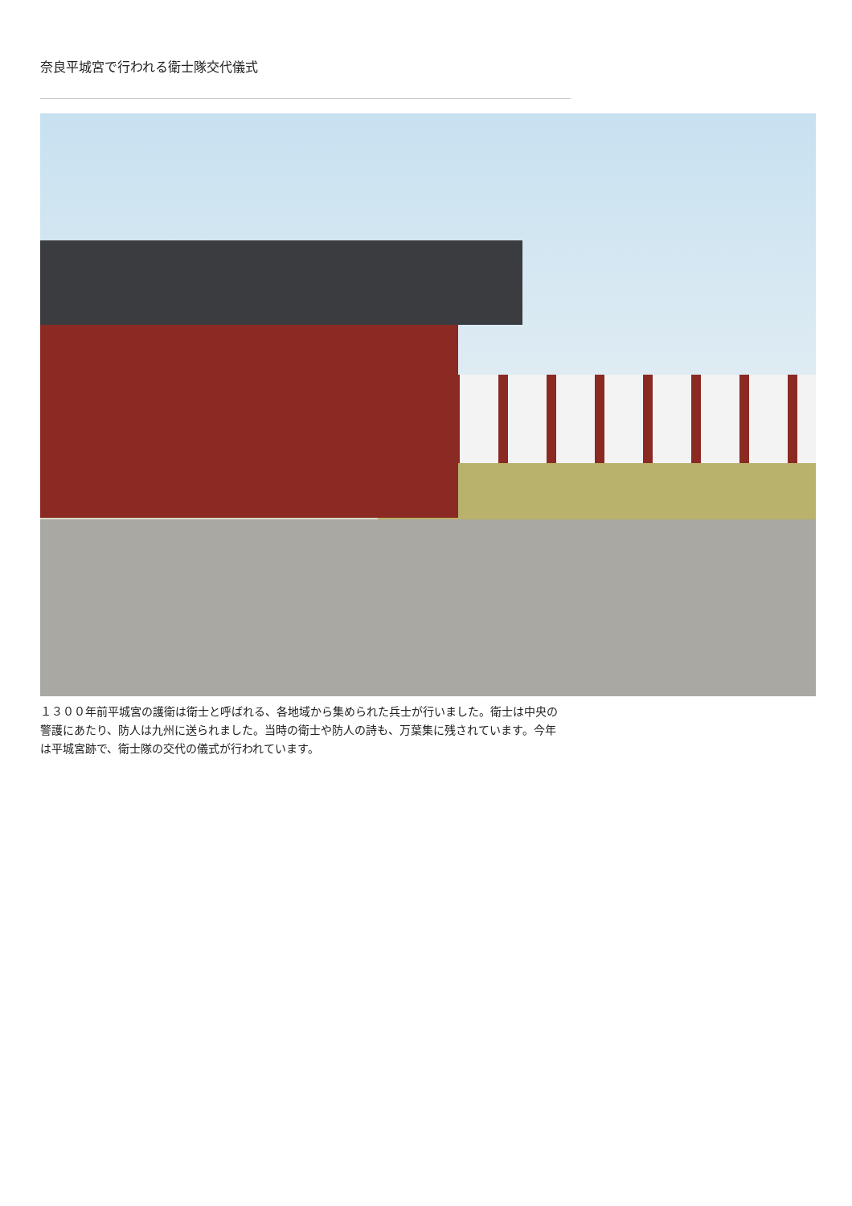奈良平城宮で行われる衛士隊交代儀式
１３００年前平城宮の護衛は衛士と呼ばれる、各地域から集められた兵士が行いました。衛士は中央の警護にあたり、防人は九州に送られました。当時の衛士や防人の詩も、万葉集に残されています。今年は平城宮跡で、衛士隊の交代の儀式が行われています。